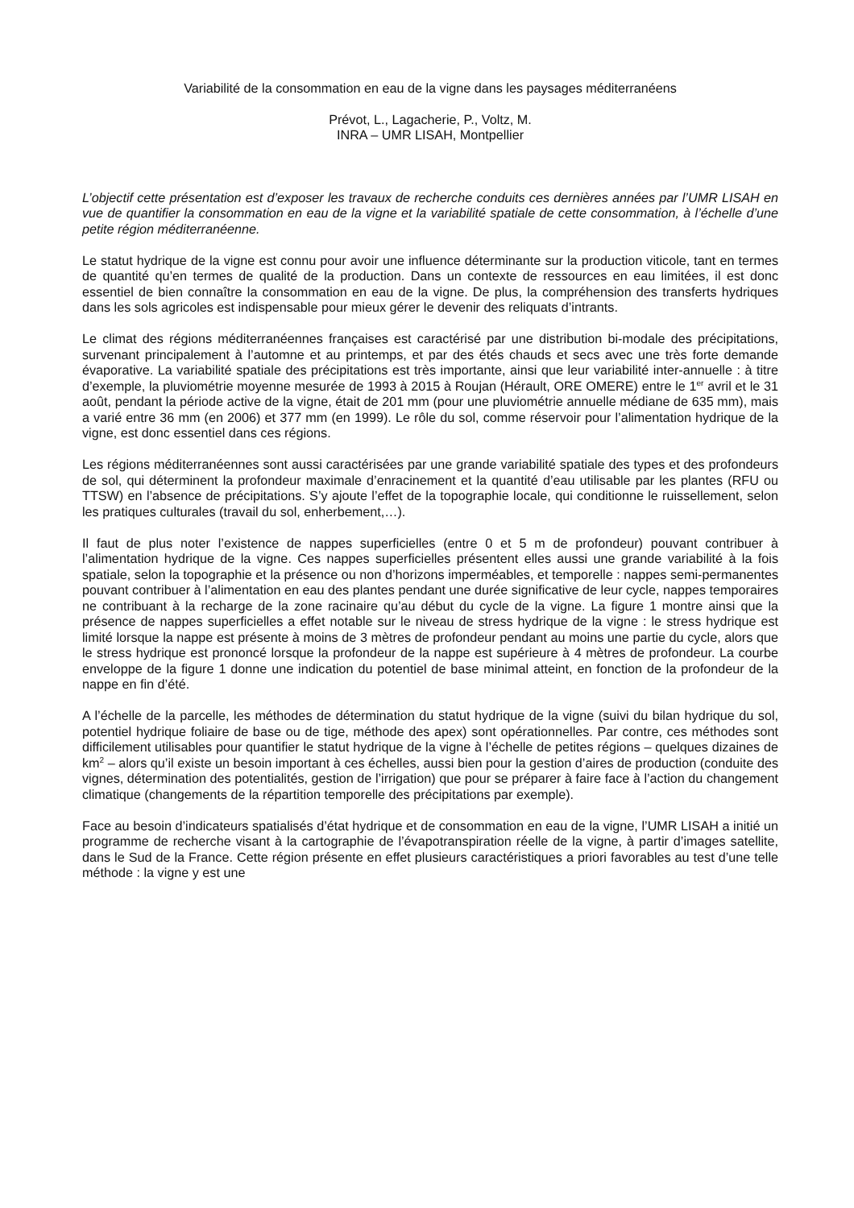Variabilité de la consommation en eau de la vigne dans les paysages méditerranéens
Prévot, L., Lagacherie, P., Voltz, M.
INRA – UMR LISAH, Montpellier
L’objectif cette présentation est d’exposer les travaux de recherche conduits ces dernières années par l’UMR LISAH en vue de quantifier la consommation en eau de la vigne et la variabilité spatiale de cette consommation, à l’échelle d’une petite région méditerranéenne.
Le statut hydrique de la vigne est connu pour avoir une influence déterminante sur la production viticole, tant en termes de quantité qu’en termes de qualité de la production. Dans un contexte de ressources en eau limitées, il est donc essentiel de bien connaître la consommation en eau de la vigne. De plus, la compréhension des transferts hydriques dans les sols agricoles est indispensable pour mieux gérer le devenir des reliquats d’intrants.
Le climat des régions méditerranéennes françaises est caractérisé par une distribution bi-modale des précipitations, survenant principalement à l’automne et au printemps, et par des étés chauds et secs avec une très forte demande évaporative. La variabilité spatiale des précipitations est très importante, ainsi que leur variabilité inter-annuelle : à titre d’exemple, la pluviométrie moyenne mesurée de 1993 à 2015 à Roujan (Hérault, ORE OMERE) entre le 1<sup>er</sup> avril et le 31 août, pendant la période active de la vigne, était de 201 mm (pour une pluviométrie annuelle médiane de 635 mm), mais a varié entre 36 mm (en 2006) et 377 mm (en 1999). Le rôle du sol, comme réservoir pour l’alimentation hydrique de la vigne, est donc essentiel dans ces régions.
Les régions méditerranéennes sont aussi caractérisées par une grande variabilité spatiale des types et des profondeurs de sol, qui déterminent la profondeur maximale d’enracinement et la quantité d’eau utilisable par les plantes (RFU ou TTSW) en l’absence de précipitations. S’y ajoute l’effet de la topographie locale, qui conditionne le ruissellement, selon les pratiques culturales (travail du sol, enherbement,…).
Il faut de plus noter l’existence de nappes superficielles (entre 0 et 5 m de profondeur) pouvant contribuer à l’alimentation hydrique de la vigne. Ces nappes superficielles présentent elles aussi une grande variabilité à la fois spatiale, selon la topographie et la présence ou non d’horizons imperméables, et temporelle : nappes semi-permanentes pouvant contribuer à l’alimentation en eau des plantes pendant une durée significative de leur cycle, nappes temporaires ne contribuant à la recharge de la zone racinaire qu’au début du cycle de la vigne. La figure 1 montre ainsi que la présence de nappes superficielles a effet notable sur le niveau de stress hydrique de la vigne : le stress hydrique est limité lorsque la nappe est présente à moins de 3 mètres de profondeur pendant au moins une partie du cycle, alors que le stress hydrique est prononcé lorsque la profondeur de la nappe est supérieure à 4 mètres de profondeur. La courbe enveloppe de la figure 1 donne une indication du potentiel de base minimal atteint, en fonction de la profondeur de la nappe en fin d’été.
A l’échelle de la parcelle, les méthodes de détermination du statut hydrique de la vigne (suivi du bilan hydrique du sol, potentiel hydrique foliaire de base ou de tige, méthode des apex) sont opérationnelles. Par contre, ces méthodes sont difficilement utilisables pour quantifier le statut hydrique de la vigne à l’échelle de petites régions – quelques dizaines de km<sup>2</sup> – alors qu’il existe un besoin important à ces échelles, aussi bien pour la gestion d’aires de production (conduite des vignes, détermination des potentialités, gestion de l’irrigation) que pour se préparer à faire face à l’action du changement climatique (changements de la répartition temporelle des précipitations par exemple).
Face au besoin d’indicateurs spatialisés d’état hydrique et de consommation en eau de la vigne, l’UMR LISAH a initié un programme de recherche visant à la cartographie de l’évapotranspiration réelle de la vigne, à partir d’images satellite, dans le Sud de la France. Cette région présente en effet plusieurs caractéristiques a priori favorables au test d’une telle méthode : la vigne y est une